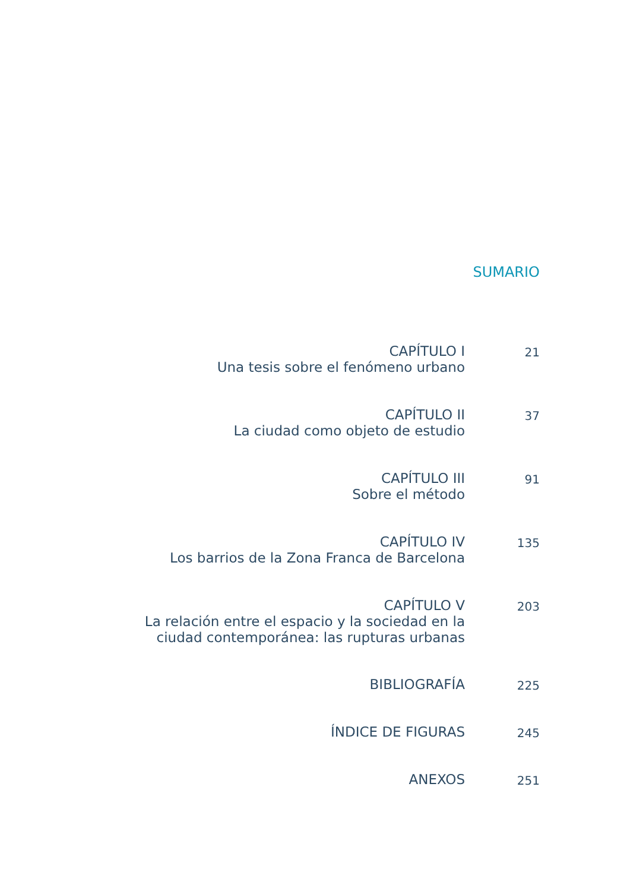SUMARIO
CAPÍTULO I
Una tesis sobre el fenómeno urbano
21
CAPÍTULO II
La ciudad como objeto de estudio
37
CAPÍTULO III
Sobre el método
91
CAPÍTULO IV
Los barrios de la Zona Franca de Barcelona
135
CAPÍTULO V
La relación entre el espacio y la sociedad en la
ciudad contemporánea: las rupturas urbanas
203
BIBLIOGRAFÍA
225
ÍNDICE DE FIGURAS
245
ANEXOS
251